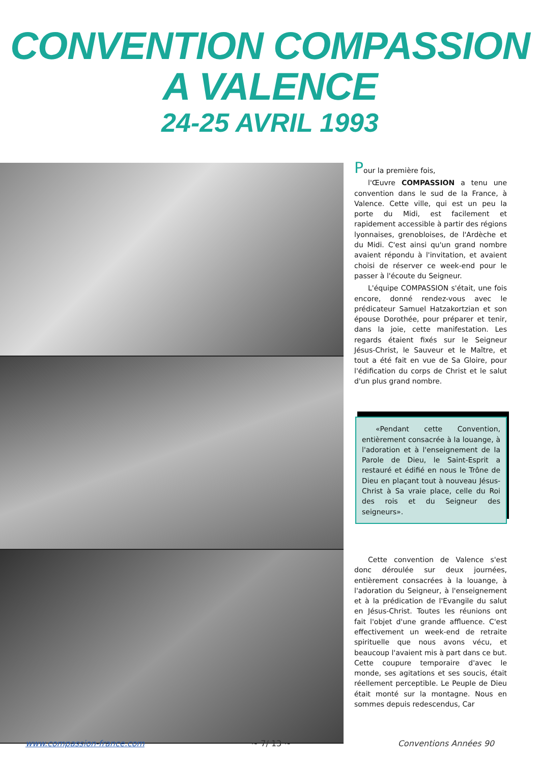CONVENTION COMPASSION
A VALENCE
24-25 AVRIL 1993
Pour la première fois,
l'Œuvre COMPASSION a tenu une convention dans le sud de la France, à Valence. Cette ville, qui est un peu la porte du Midi, est facilement et rapidement accessible à partir des régions lyonnaises, grenobloises, de l'Ardèche et du Midi. C'est ainsi qu'un grand nombre avaient répondu à l'invitation, et avaient choisi de réserver ce week-end pour le passer à l'écoute du Seigneur.
L'équipe COMPASSION s'était, une fois encore, donné rendez-vous avec le prédicateur Samuel Hatzakortzian et son épouse Dorothée, pour préparer et tenir, dans la joie, cette manifestation. Les regards étaient fixés sur le Seigneur Jésus-Christ, le Sauveur et le Maître, et tout a été fait en vue de Sa Gloire, pour l'édification du corps de Christ et le salut d'un plus grand nombre.
«Pendant cette Convention, entièrement consacrée à la louange, à l'adoration et à l'enseignement de la Parole de Dieu, le Saint-Esprit a restauré et édifié en nous le Trône de Dieu en plaçant tout à nouveau Jésus-Christ à Sa vraie place, celle du Roi des rois et du Seigneur des seigneurs».
Cette convention de Valence s'est donc déroulée sur deux journées, entièrement consacrées à la louange, à l'adoration du Seigneur, à l'enseignement et à la prédication de l'Evangile du salut en Jésus-Christ. Toutes les réunions ont fait l'objet d'une grande affluence. C'est effectivement un week-end de retraite spirituelle que nous avons vécu, et beaucoup l'avaient mis à part dans ce but. Cette coupure temporaire d'avec le monde, ses agitations et ses soucis, était réellement perceptible. Le Peuple de Dieu était monté sur la montagne. Nous en sommes depuis redescendus, Car
www.compassion-france.com ~ 7/ 13 ~ Conventions Années 90